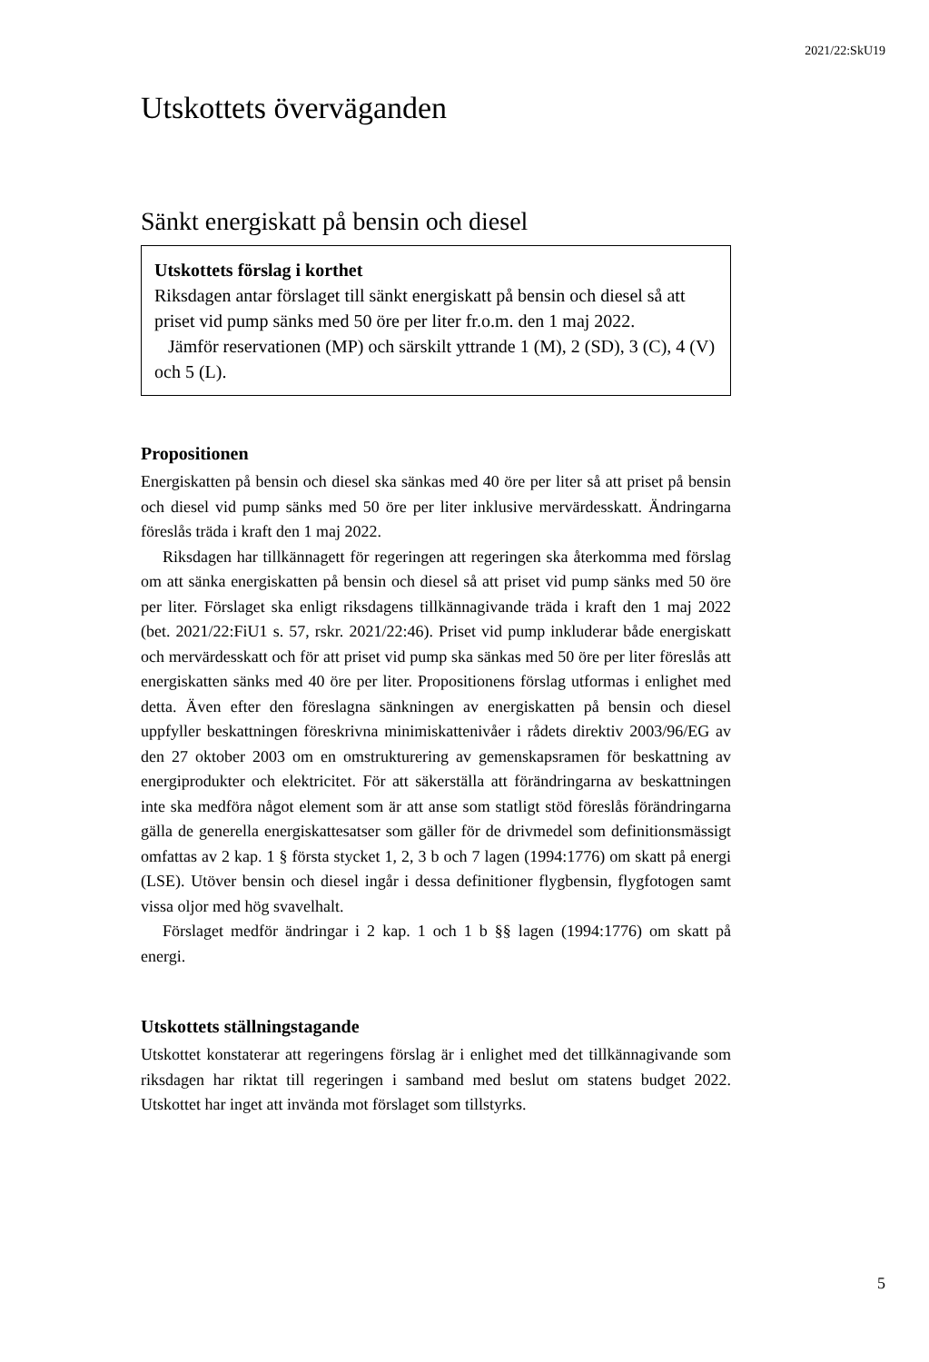2021/22:SkU19
Utskottets överväganden
Sänkt energiskatt på bensin och diesel
Utskottets förslag i korthet
Riksdagen antar förslaget till sänkt energiskatt på bensin och diesel så att priset vid pump sänks med 50 öre per liter fr.o.m. den 1 maj 2022.
Jämför reservationen (MP) och särskilt yttrande 1 (M), 2 (SD), 3 (C), 4 (V) och 5 (L).
Propositionen
Energiskatten på bensin och diesel ska sänkas med 40 öre per liter så att priset på bensin och diesel vid pump sänks med 50 öre per liter inklusive mervärdes­skatt. Ändringarna föreslås träda i kraft den 1 maj 2022.
Riksdagen har tillkännagett för regeringen att regeringen ska återkomma med förslag om att sänka energiskatten på bensin och diesel så att priset vid pump sänks med 50 öre per liter. Förslaget ska enligt riksdagens tillkänna­givande träda i kraft den 1 maj 2022 (bet. 2021/22:FiU1 s. 57, rskr. 2021/22:46). Priset vid pump inkluderar både energiskatt och mervärdesskatt och för att priset vid pump ska sänkas med 50 öre per liter föreslås att energi­skatten sänks med 40 öre per liter. Propositionens förslag utformas i enlighet med detta. Även efter den föreslagna sänkningen av energiskatten på bensin och diesel uppfyller beskattningen föreskrivna minimiskattenivåer i rådets direktiv 2003/96/EG av den 27 oktober 2003 om en omstrukturering av gemenskapsramen för beskattning av energiprodukter och elektricitet. För att säkerställa att förändringarna av beskattningen inte ska medföra något element som är att anse som statligt stöd föreslås förändringarna gälla de generella energiskattesatser som gäller för de drivmedel som definitionsmässigt omfattas av 2 kap. 1 § första stycket 1, 2, 3 b och 7 lagen (1994:1776) om skatt på energi (LSE). Utöver bensin och diesel ingår i dessa definitioner flygbensin, flygfotogen samt vissa oljor med hög svavelhalt.
Förslaget medför ändringar i 2 kap. 1 och 1 b §§ lagen (1994:1776) om skatt på energi.
Utskottets ställningstagande
Utskottet konstaterar att regeringens förslag är i enlighet med det tillkänna­givande som riksdagen har riktat till regeringen i samband med beslut om statens budget 2022. Utskottet har inget att invända mot förslaget som tillstyrks.
5